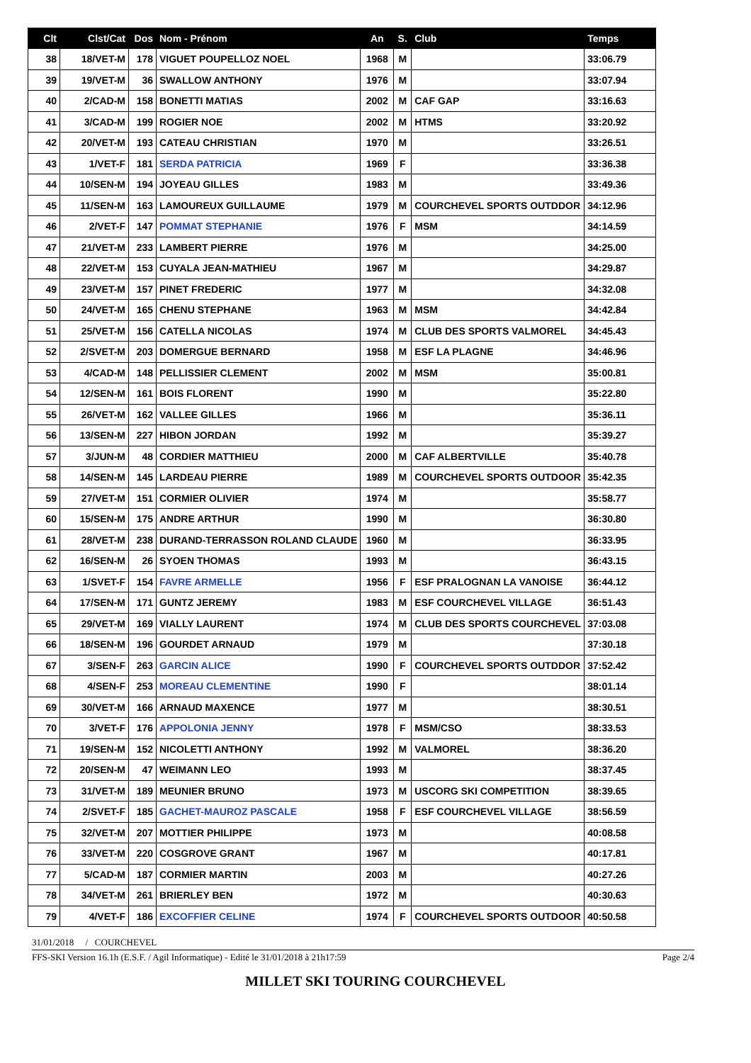| Clt | Clst/Cat | Dos | Nom - Prénom | An | S. | Club | Temps |
| --- | --- | --- | --- | --- | --- | --- | --- |
| 38 | 18/VET-M | 178 | VIGUET POUPELLOZ NOEL | 1968 | M | | 33:06.79 |
| 39 | 19/VET-M | 36 | SWALLOW ANTHONY | 1976 | M | | 33:07.94 |
| 40 | 2/CAD-M | 158 | BONETTI MATIAS | 2002 | M | CAF GAP | 33:16.63 |
| 41 | 3/CAD-M | 199 | ROGIER NOE | 2002 | M | HTMS | 33:20.92 |
| 42 | 20/VET-M | 193 | CATEAU CHRISTIAN | 1970 | M | | 33:26.51 |
| 43 | 1/VET-F | 181 | SERDA PATRICIA | 1969 | F | | 33:36.38 |
| 44 | 10/SEN-M | 194 | JOYEAU GILLES | 1983 | M | | 33:49.36 |
| 45 | 11/SEN-M | 163 | LAMOUREUX GUILLAUME | 1979 | M | COURCHEVEL SPORTS OUTDDOR | 34:12.96 |
| 46 | 2/VET-F | 147 | POMMAT STEPHANIE | 1976 | F | MSM | 34:14.59 |
| 47 | 21/VET-M | 233 | LAMBERT PIERRE | 1976 | M | | 34:25.00 |
| 48 | 22/VET-M | 153 | CUYALA JEAN-MATHIEU | 1967 | M | | 34:29.87 |
| 49 | 23/VET-M | 157 | PINET FREDERIC | 1977 | M | | 34:32.08 |
| 50 | 24/VET-M | 165 | CHENU STEPHANE | 1963 | M | MSM | 34:42.84 |
| 51 | 25/VET-M | 156 | CATELLA NICOLAS | 1974 | M | CLUB DES SPORTS VALMOREL | 34:45.43 |
| 52 | 2/SVET-M | 203 | DOMERGUE BERNARD | 1958 | M | ESF LA PLAGNE | 34:46.96 |
| 53 | 4/CAD-M | 148 | PELLISSIER CLEMENT | 2002 | M | MSM | 35:00.81 |
| 54 | 12/SEN-M | 161 | BOIS FLORENT | 1990 | M | | 35:22.80 |
| 55 | 26/VET-M | 162 | VALLEE GILLES | 1966 | M | | 35:36.11 |
| 56 | 13/SEN-M | 227 | HIBON JORDAN | 1992 | M | | 35:39.27 |
| 57 | 3/JUN-M | 48 | CORDIER MATTHIEU | 2000 | M | CAF ALBERTVILLE | 35:40.78 |
| 58 | 14/SEN-M | 145 | LARDEAU PIERRE | 1989 | M | COURCHEVEL SPORTS OUTDOOR | 35:42.35 |
| 59 | 27/VET-M | 151 | CORMIER OLIVIER | 1974 | M | | 35:58.77 |
| 60 | 15/SEN-M | 175 | ANDRE ARTHUR | 1990 | M | | 36:30.80 |
| 61 | 28/VET-M | 238 | DURAND-TERRASSON ROLAND CLAUDE | 1960 | M | | 36:33.95 |
| 62 | 16/SEN-M | 26 | SYOEN THOMAS | 1993 | M | | 36:43.15 |
| 63 | 1/SVET-F | 154 | FAVRE ARMELLE | 1956 | F | ESF PRALOGNAN LA VANOISE | 36:44.12 |
| 64 | 17/SEN-M | 171 | GUNTZ JEREMY | 1983 | M | ESF COURCHEVEL VILLAGE | 36:51.43 |
| 65 | 29/VET-M | 169 | VIALLY LAURENT | 1974 | M | CLUB DES SPORTS COURCHEVEL | 37:03.08 |
| 66 | 18/SEN-M | 196 | GOURDET ARNAUD | 1979 | M | | 37:30.18 |
| 67 | 3/SEN-F | 263 | GARCIN ALICE | 1990 | F | COURCHEVEL SPORTS OUTDDOR | 37:52.42 |
| 68 | 4/SEN-F | 253 | MOREAU CLEMENTINE | 1990 | F | | 38:01.14 |
| 69 | 30/VET-M | 166 | ARNAUD MAXENCE | 1977 | M | | 38:30.51 |
| 70 | 3/VET-F | 176 | APPOLONIA JENNY | 1978 | F | MSM/CSO | 38:33.53 |
| 71 | 19/SEN-M | 152 | NICOLETTI ANTHONY | 1992 | M | VALMOREL | 38:36.20 |
| 72 | 20/SEN-M | 47 | WEIMANN LEO | 1993 | M | | 38:37.45 |
| 73 | 31/VET-M | 189 | MEUNIER BRUNO | 1973 | M | USCORG SKI COMPETITION | 38:39.65 |
| 74 | 2/SVET-F | 185 | GACHET-MAUROZ PASCALE | 1958 | F | ESF COURCHEVEL VILLAGE | 38:56.59 |
| 75 | 32/VET-M | 207 | MOTTIER PHILIPPE | 1973 | M | | 40:08.58 |
| 76 | 33/VET-M | 220 | COSGROVE GRANT | 1967 | M | | 40:17.81 |
| 77 | 5/CAD-M | 187 | CORMIER MARTIN | 2003 | M | | 40:27.26 |
| 78 | 34/VET-M | 261 | BRIERLEY BEN | 1972 | M | | 40:30.63 |
| 79 | 4/VET-F | 186 | EXCOFFIER CELINE | 1974 | F | COURCHEVEL SPORTS OUTDOOR | 40:50.58 |
31/01/2018 / COURCHEVEL
FFS-SKI Version 16.1h (E.S.F. / Agil Informatique) - Edité le 31/01/2018 à 21h17:59 Page 2/4
MILLET SKI TOURING COURCHEVEL